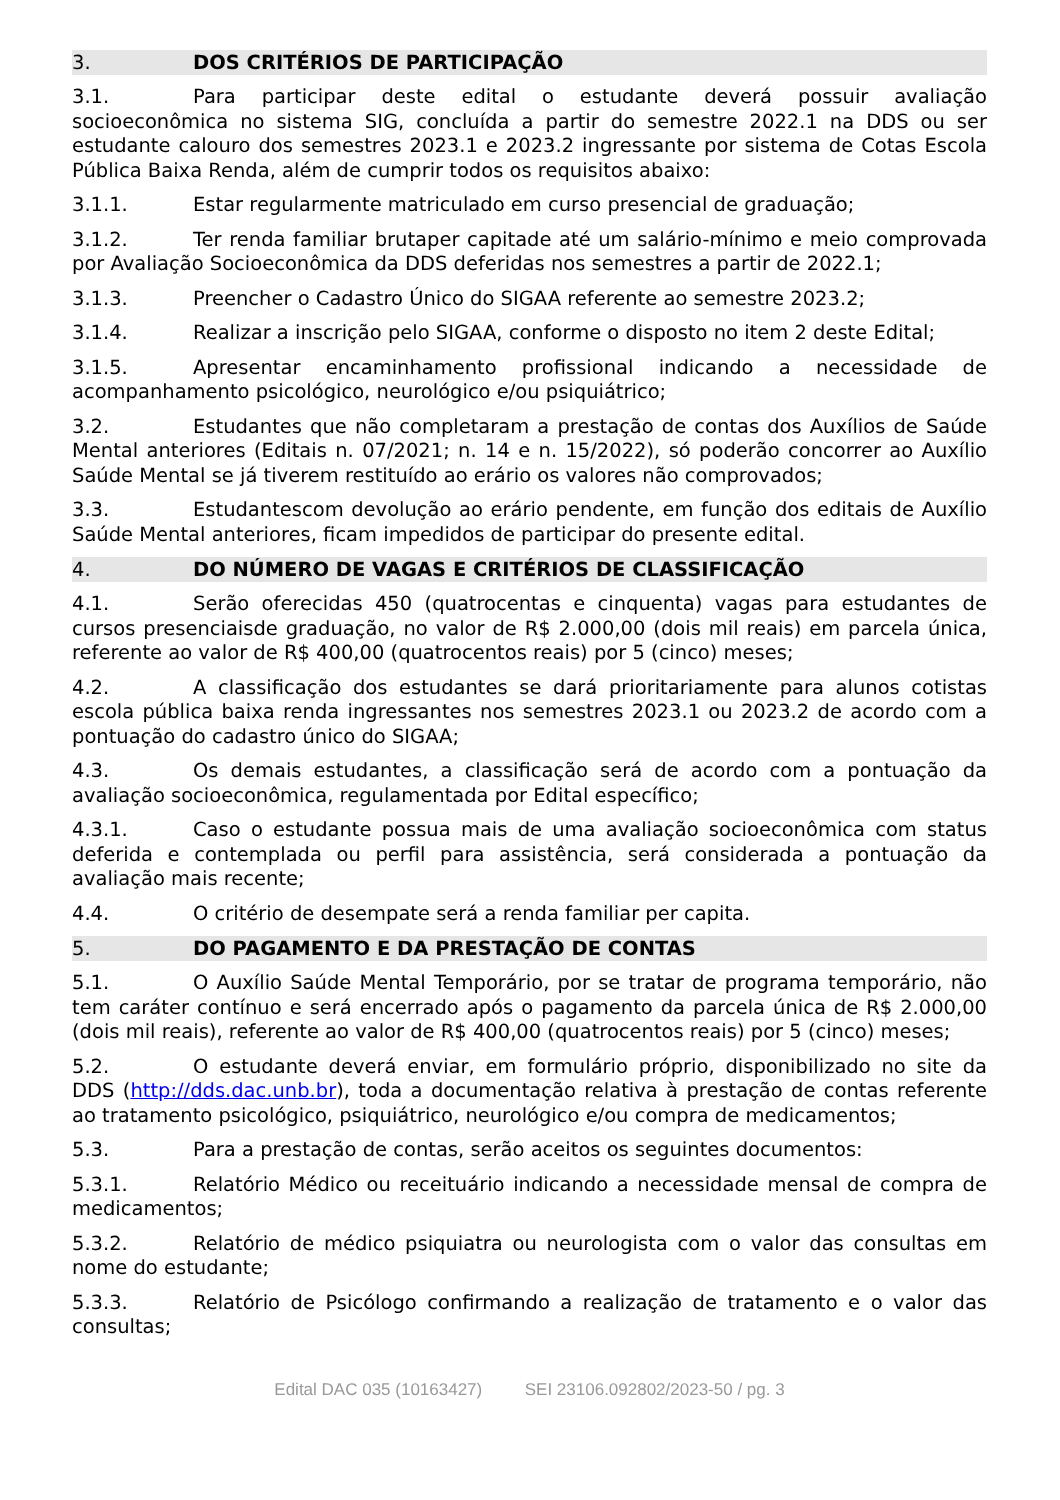3. DOS CRITÉRIOS DE PARTICIPAÇÃO
3.1. Para participar deste edital o estudante deverá possuir avaliação socioeconômica no sistema SIG, concluída a partir do semestre 2022.1 na DDS ou ser estudante calouro dos semestres 2023.1 e 2023.2 ingressante por sistema de Cotas Escola Pública Baixa Renda, além de cumprir todos os requisitos abaixo:
3.1.1. Estar regularmente matriculado em curso presencial de graduação;
3.1.2. Ter renda familiar brutaper capitade até um salário-mínimo e meio comprovada por Avaliação Socioeconômica da DDS deferidas nos semestres a partir de 2022.1;
3.1.3. Preencher o Cadastro Único do SIGAA referente ao semestre 2023.2;
3.1.4. Realizar a inscrição pelo SIGAA, conforme o disposto no item 2 deste Edital;
3.1.5. Apresentar encaminhamento profissional indicando a necessidade de acompanhamento psicológico, neurológico e/ou psiquiátrico;
3.2. Estudantes que não completaram a prestação de contas dos Auxílios de Saúde Mental anteriores (Editais n. 07/2021; n. 14 e n. 15/2022), só poderão concorrer ao Auxílio Saúde Mental se já tiverem restituído ao erário os valores não comprovados;
3.3. Estudantescom devolução ao erário pendente, em função dos editais de Auxílio Saúde Mental anteriores, ficam impedidos de participar do presente edital.
4. DO NÚMERO DE VAGAS E CRITÉRIOS DE CLASSIFICAÇÃO
4.1. Serão oferecidas 450 (quatrocentas e cinquenta) vagas para estudantes de cursos presenciaisde graduação, no valor de R$ 2.000,00 (dois mil reais) em parcela única, referente ao valor de R$ 400,00 (quatrocentos reais) por 5 (cinco) meses;
4.2. A classificação dos estudantes se dará prioritariamente para alunos cotistas escola pública baixa renda ingressantes nos semestres 2023.1 ou 2023.2 de acordo com a pontuação do cadastro único do SIGAA;
4.3. Os demais estudantes, a classificação será de acordo com a pontuação da avaliação socioeconômica, regulamentada por Edital específico;
4.3.1. Caso o estudante possua mais de uma avaliação socioeconômica com status deferida e contemplada ou perfil para assistência, será considerada a pontuação da avaliação mais recente;
4.4. O critério de desempate será a renda familiar per capita.
5. DO PAGAMENTO E DA PRESTAÇÃO DE CONTAS
5.1. O Auxílio Saúde Mental Temporário, por se tratar de programa temporário, não tem caráter contínuo e será encerrado após o pagamento da parcela única de R$ 2.000,00 (dois mil reais), referente ao valor de R$ 400,00 (quatrocentos reais) por 5 (cinco) meses;
5.2. O estudante deverá enviar, em formulário próprio, disponibilizado no site da DDS (http://dds.dac.unb.br), toda a documentação relativa à prestação de contas referente ao tratamento psicológico, psiquiátrico, neurológico e/ou compra de medicamentos;
5.3. Para a prestação de contas, serão aceitos os seguintes documentos:
5.3.1. Relatório Médico ou receituário indicando a necessidade mensal de compra de medicamentos;
5.3.2. Relatório de médico psiquiatra ou neurologista com o valor das consultas em nome do estudante;
5.3.3. Relatório de Psicólogo confirmando a realização de tratamento e o valor das consultas;
Edital DAC 035 (10163427) SEI 23106.092802/2023-50 / pg. 3